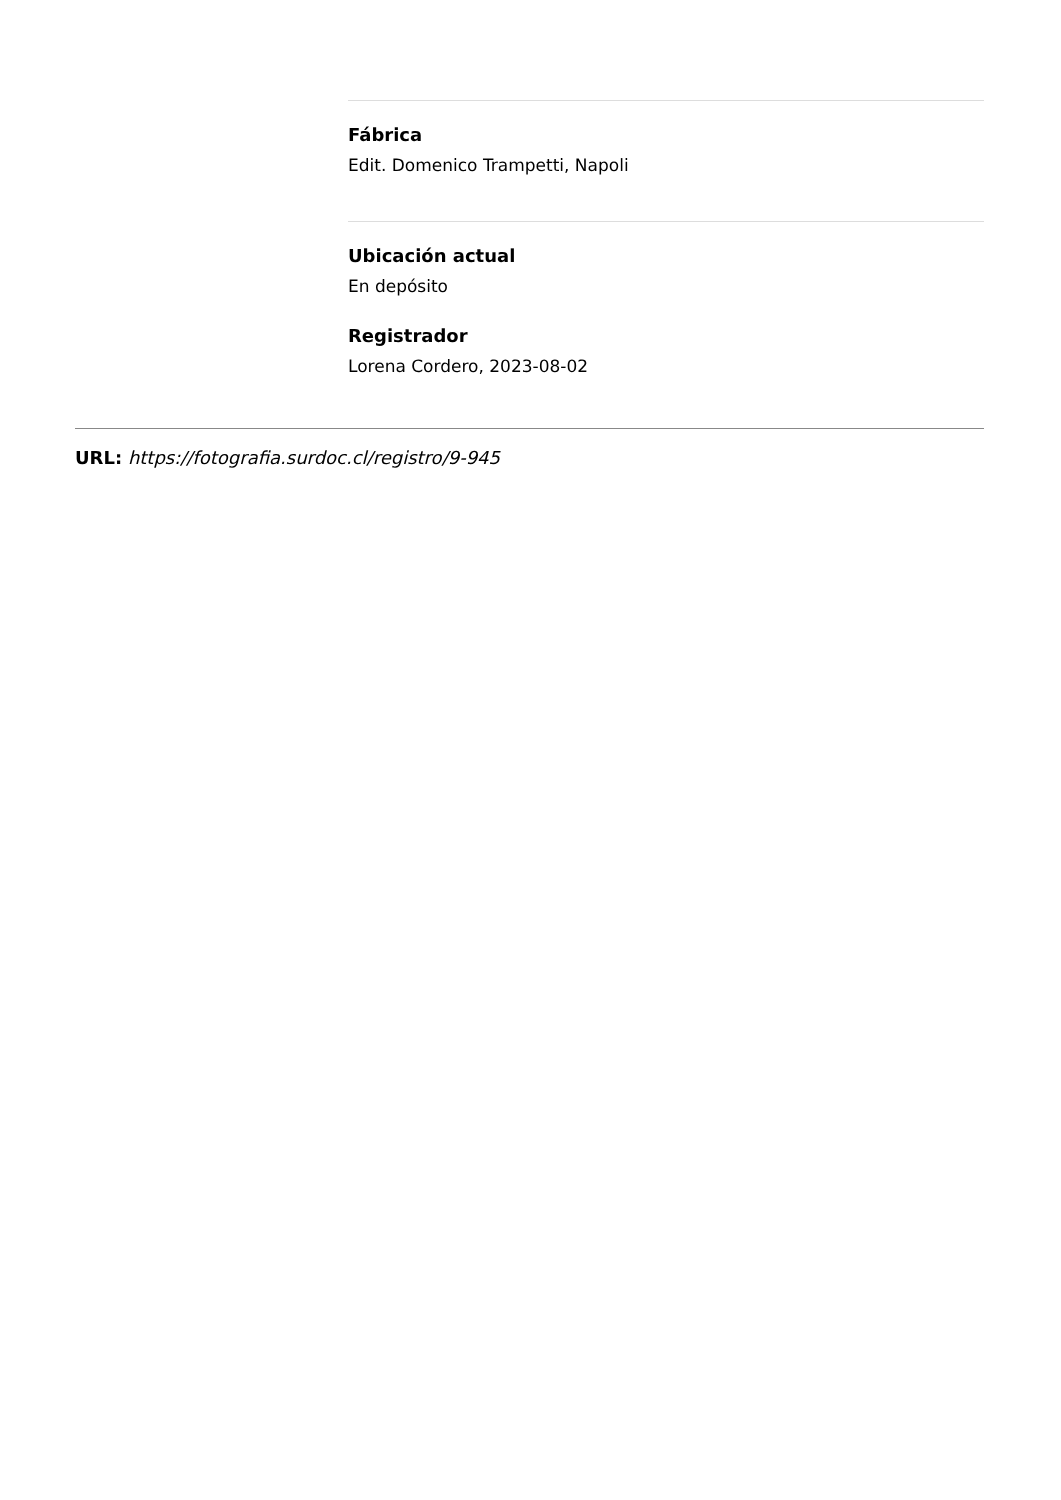Fábrica
Edit. Domenico Trampetti, Napoli
Ubicación actual
En depósito
Registrador
Lorena Cordero, 2023-08-02
URL: https://fotografia.surdoc.cl/registro/9-945